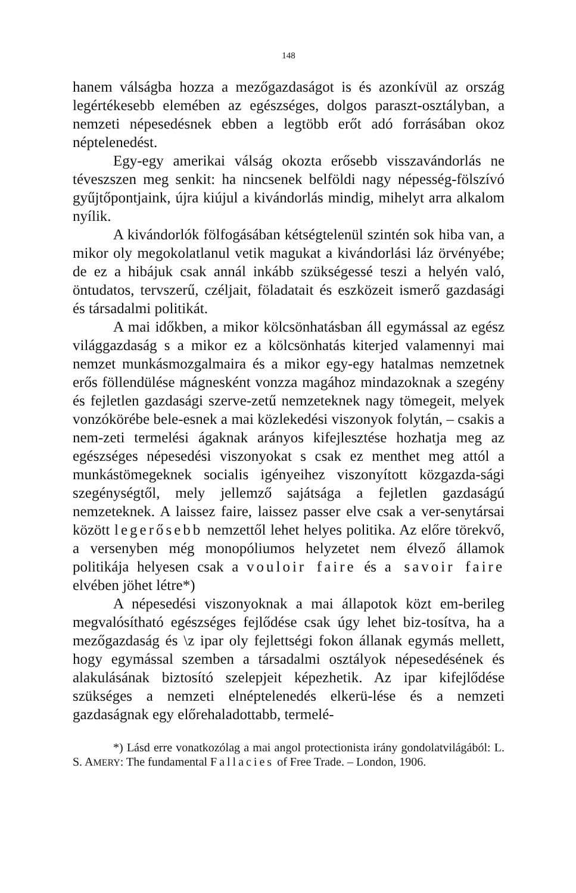148
hanem válságba hozza a mezőgazdaságot is és azonkívül az ország legértékesebb elemében az egészséges, dolgos paraszt-osztályban, a nemzeti népesedésnek ebben a legtöbb erőt adó forrásában okoz néptelenedést.
Egy-egy amerikai válság okozta erősebb visszavándorlás ne téveszszen meg senkit: ha nincsenek belföldi nagy népesség-fölszívó gyűjtőpontjaink, újra kiújul a kivándorlás mindig, mihelyt arra alkalom nyílik.
A kivándorlók fölfogásában kétségtelenül szintén sok hiba van, a mikor oly megokolatlanul vetik magukat a kivándorlási láz örvényébe; de ez a hibájuk csak annál inkább szükségessé teszi a helyén való, öntudatos, tervszerű, czéljait, föladatait és eszközeit ismerő gazdasági és társadalmi politikát.
A mai időkben, a mikor kölcsönhatásban áll egymással az egész világgazdaság s a mikor ez a kölcsönhatás kiterjed valamennyi mai nemzet munkásmozgalmaira és a mikor egy-egy hatalmas nemzetnek erős föllendülése mágnesként vonzza magához mindazoknak a szegény és fejletlen gazdasági szerve-zetű nemzeteknek nagy tömegeit, melyek vonzókörébe bele-esnek a mai közlekedési viszonyok folytán, – csakis a nem-zeti termelési ágaknak arányos kifejlesztése hozhatja meg az egészséges népesedési viszonyokat s csak ez menthet meg attól a munkástömegeknek socialis igényeihez viszonyított közgazda-sági szegénységtől, mely jellemző sajátsága a fejletlen gazdaságú nemzeteknek. A laissez faire, laissez passer elve csak a ver-senytársai között legerősebb nemzettől lehet helyes politika. Az előre törekvő, a versenyben még monopóliumos helyzetet nem élvező államok politikája helyesen csak a vouloir faire és a savoir faire elvében jöhet létre*)
A népesedési viszonyoknak a mai állapotok közt em-berileg megvalósítható egészséges fejlődése csak úgy lehet biz-tosítva, ha a mezőgazdaság és \z ipar oly fejlettségi fokon állanak egymás mellett, hogy egymással szemben a társadalmi osztályok népesedésének és alakulásának biztosító szelepjeit képezhetik. Az ipar kifejlődése szükséges a nemzeti elnéptelenedés elkerü-lése és a nemzeti gazdaságnak egy előrehaladottabb, termelé-
*) Lásd erre vonatkozólag a mai angol protectionista irány gondolatvilágából: L. S. AMERY: The fundamental Fallacies of Free Trade. – London, 1906.